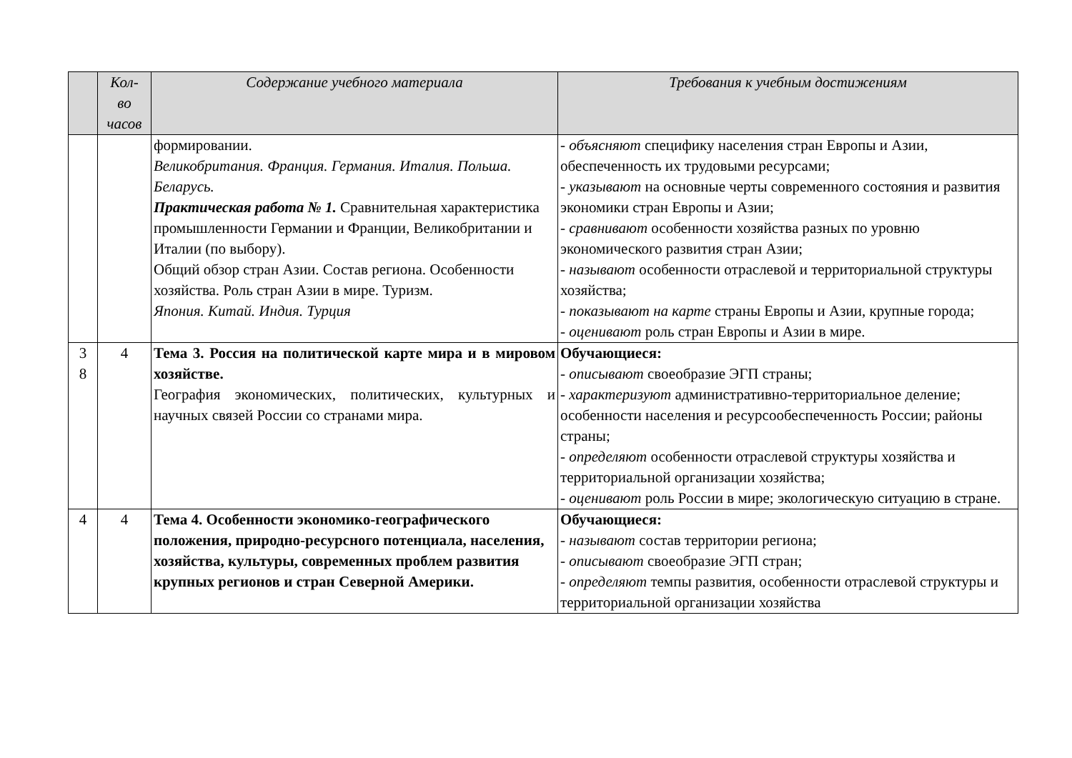| | Кол- во часов | Содержание учебного материала | Требования к учебным достижениям |
| --- | --- | --- | --- |
| | | формировании. Великобритания. Франция. Германия. Италия. Польша. Беларусь. Практическая работа № 1. Сравнительная характеристика промышленности Германии и Франции, Великобритании и Италии (по выбору). Общий обзор стран Азии. Состав региона. Особенности хозяйства. Роль стран Азии в мире. Туризм. Япония. Китай. Индия. Турция | - объясняют специфику населения стран Европы и Азии, обеспеченность их трудовыми ресурсами; - указывают на основные черты современного состояния и развития экономики стран Европы и Азии; - сравнивают особенности хозяйства разных по уровню экономического развития стран Азии; - называют особенности отраслевой и территориальной структуры хозяйства; - показывают на карте страны Европы и Азии, крупные города; - оценивают роль стран Европы и Азии в мире. |
| 3 8 | 4 | Тема 3. Россия на политической карте мира и в мировом хозяйстве. География экономических, политических, культурных и научных связей России со странами мира. | Обучающиеся: - описывают своеобразие ЭГП страны; - характеризуют административно-территориальное деление; особенности населения и ресурсообеспеченность России; районы страны; - определяют особенности отраслевой структуры хозяйства и территориальной организации хозяйства; - оценивают роль России в мире; экологическую ситуацию в стране. |
| 4 | 4 | Тема 4. Особенности экономико-географического положения, природно-ресурсного потенциала, населения, хозяйства, культуры, современных проблем развития крупных регионов и стран Северной Америки. | Обучающиеся: - называют состав территории региона; - описывают своеобразие ЭГП стран; - определяют темпы развития, особенности отраслевой структуры и территориальной организации хозяйства |